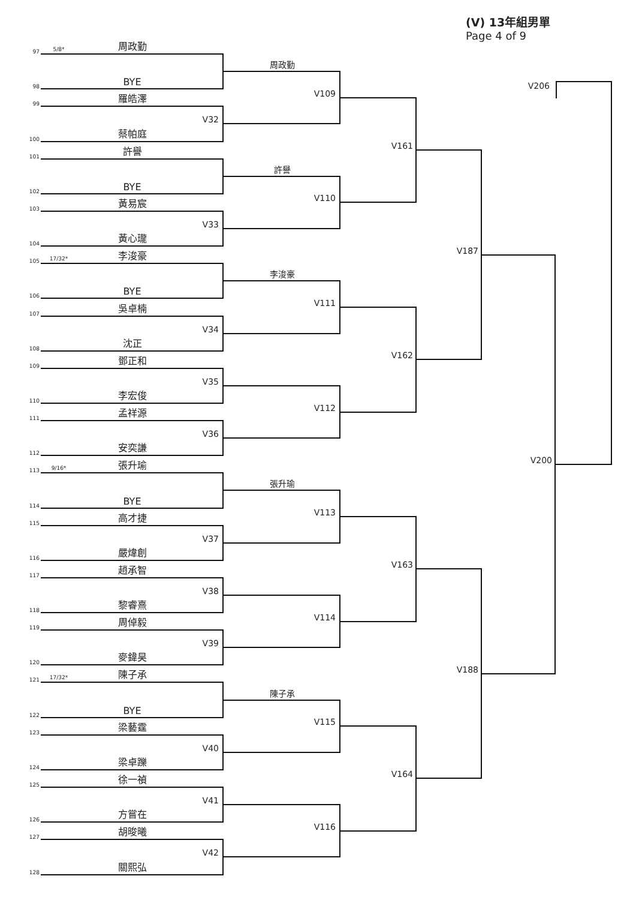(V) 13年組男單
Page 4 of 9
97
5/8*
周政勤
98
BYE
99
羅皓澤
100
蔡帕庭
101
許譽
102
BYE
103
黃易宸
104
黃心瓏
105
17/32*
李浚豪
106
BYE
107
吳卓楠
108
沈正
109
鄧正和
110
李宏俊
111
孟祥源
112
安奕謙
113
9/16*
張升瑜
114
BYE
115
高才捷
116
嚴煒創
117
趙承智
118
黎睿熹
119
周倬毅
120
麥鍏昊
121
17/32*
陳子承
122
BYE
123
梁藝霆
124
梁卓躒
125
徐一禎
126
方嘗在
127
胡晙曦
128
關熙弘
周政勤
V32
許譽
V33
李浚豪
V34
V35
V36
張升瑜
V37
V38
V39
陳子承
V40
V41
V42
V109
V110
V111
V112
V113
V114
V115
V116
V161
V162
V163
V164
V187
V188
V200
V206